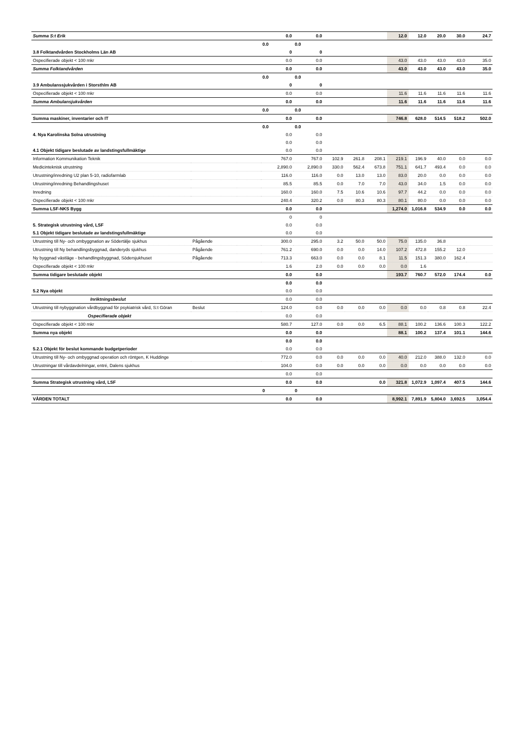| Summa S:t Erik | | | 0.0 | 0.0 | | | | 12.0 | 12.0 | 20.0 | 30.0 | 24.7 |
| | | | 0.0 | 0.0 | | | | | | | | |
| 3.8 Folktandvården Stockholms Län AB | | | 0 | 0 | | | | | | | | |
| Ospecifierade objekt < 100 mkr | | | 0.0 | 0.0 | | | | 43.0 | 43.0 | 43.0 | 43.0 | 35.0 |
| Summa Folktandvården | | | 0.0 | 0.0 | | | | 43.0 | 43.0 | 43.0 | 43.0 | 35.0 |
| | | | 0.0 | 0.0 | | | | | | | | |
| 3.9 Ambulanssjukvården i Storsthlm AB | | | 0 | 0 | | | | | | | | |
| Ospecifierade objekt < 100 mkr | | | 0.0 | 0.0 | | | | 11.6 | 11.6 | 11.6 | 11.6 | 11.6 |
| Summa Ambulansjukvården | | | 0.0 | 0.0 | | | | 11.6 | 11.6 | 11.6 | 11.6 | 11.6 |
| | | | 0.0 | 0.0 | | | | | | | | |
| Summa maskiner, inventarier och IT | | | 0.0 | 0.0 | | | | 746.8 | 628.0 | 514.5 | 518.2 | 502.0 |
| | | | 0.0 | 0.0 | | | | | | | | |
| 4. Nya Karolinska Solna utrustning | | | 0.0 | 0.0 | | | | | | | | |
| | | | 0.0 | 0.0 | | | | | | | | |
| 4.1 Objekt tidigare beslutade av landstingsfullmäktige | | | 0.0 | 0.0 | | | | | | | | |
| Information Kommunikation Teknik | | | 767.0 | 767.0 | 102.9 | 261.8 | 208.1 | 219.1 | 196.9 | 40.0 | 0.0 | 0.0 |
| Medicinteknisk utrustning | | | 2,890.0 | 2,890.0 | 330.0 | 562.4 | 673.8 | 751.1 | 641.7 | 493.4 | 0.0 | 0.0 |
| Utrustning/inredning U2 plan 5-10, radiofarmlab | | | 116.0 | 116.0 | 0.0 | 13.0 | 13.0 | 83.0 | 20.0 | 0.0 | 0.0 | 0.0 |
| Utrustning/inredning Behandlingshuset | | | 85.5 | 85.5 | 0.0 | 7.0 | 7.0 | 43.0 | 34.0 | 1.5 | 0.0 | 0.0 |
| Inredning | | | 160.0 | 160.0 | 7.5 | 10.6 | 10.6 | 97.7 | 44.2 | 0.0 | 0.0 | 0.0 |
| Ospecifierade objekt < 100 mkr | | | 240.4 | 320.2 | 0.0 | 80.3 | 80.3 | 80.1 | 80.0 | 0.0 | 0.0 | 0.0 |
| Summa LSF-NKS Bygg | | | 0.0 | 0.0 | | | | 1,274.0 | 1,016.8 | 534.9 | 0.0 | 0.0 |
| | | | 0 | 0 | | | | | | | | |
| 5. Strategisk utrustning vård, LSF | | | 0.0 | 0.0 | | | | | | | | |
| 5.1 Objekt tidigare beslutade av landstingsfullmäktige | | | 0.0 | 0.0 | | | | | | | | |
| Utrustning till Ny- och ombyggnation av Södertälje sjukhus | Pågående | | 300.0 | 295.0 | 3.2 | 50.0 | 50.0 | 75.0 | 135.0 | 36.8 | | |
| Utrustning till Ny behandlingsbyggnad, danderyds sjukhus | Pågående | | 761.2 | 690.0 | 0.0 | 0.0 | 14.0 | 107.2 | 472.8 | 155.2 | 12.0 | |
| Ny byggnad västläge - behandlingsbyggnad, Södersjukhuset | Pågående | | 713.3 | 663.0 | 0.0 | 0.0 | 8.1 | 11.5 | 151.3 | 380.0 | 162.4 | |
| Ospecifierade objekt < 100 mkr | | | 1.6 | 2.0 | 0.0 | 0.0 | 0.0 | 0.0 | 1.6 | | | |
| Summa tidigare beslutade objekt | | | 0.0 | 0.0 | | | | 193.7 | 760.7 | 572.0 | 174.4 | 0.0 |
| | | | 0.0 | 0.0 | | | | | | | | |
| 5.2 Nya objekt | | | 0.0 | 0.0 | | | | | | | | |
| Inriktningsbeslut | | | 0.0 | 0.0 | | | | | | | | |
| Utrustning till nybyggnation vårdbyggnad för psykiatrisk vård, S:t Göran | Beslut | | 124.0 | 0.0 | 0.0 | 0.0 | 0.0 | 0.0 | 0.0 | 0.8 | 0.8 | 22.4 |
| Ospecifierade objekt | | | 0.0 | 0.0 | | | | | | | | |
| Ospecifierade objekt < 100 mkr | | | 580.7 | 127.0 | 0.0 | 0.0 | 6.5 | 88.1 | 100.2 | 136.6 | 100.3 | 122.2 |
| Summa nya objekt | | | 0.0 | 0.0 | | | | 88.1 | 100.2 | 137.4 | 101.1 | 144.6 |
| | | | 0.0 | 0.0 | | | | | | | | |
| 5.2.1 Objekt för beslut kommande budgetperioder | | | 0.0 | 0.0 | | | | | | | | |
| Utrustning till Ny- och ombyggnad operation och röntgen, K Huddinge | | | 772.0 | 0.0 | 0.0 | 0.0 | 0.0 | 40.0 | 212.0 | 388.0 | 132.0 | 0.0 |
| Utrustningar till vårdavdelningar, entré, Dalens sjukhus | | | 104.0 | 0.0 | 0.0 | 0.0 | 0.0 | 0.0 | 0.0 | 0.0 | 0.0 | 0.0 |
| | | | 0.0 | 0.0 | | | | | | | | |
| Summa Strategisk utrustning vård, LSF | | | 0.0 | 0.0 | | | 0.0 | 321.8 | 1,072.9 | 1,097.4 | 407.5 | 144.6 |
| | | | 0 | 0 | | | | | | | | |
| VÅRDEN TOTALT | | | 0.0 | 0.0 | | | | 8,992.1 | 7,891.9 | 5,804.0 | 3,692.5 | 3,054.4 |